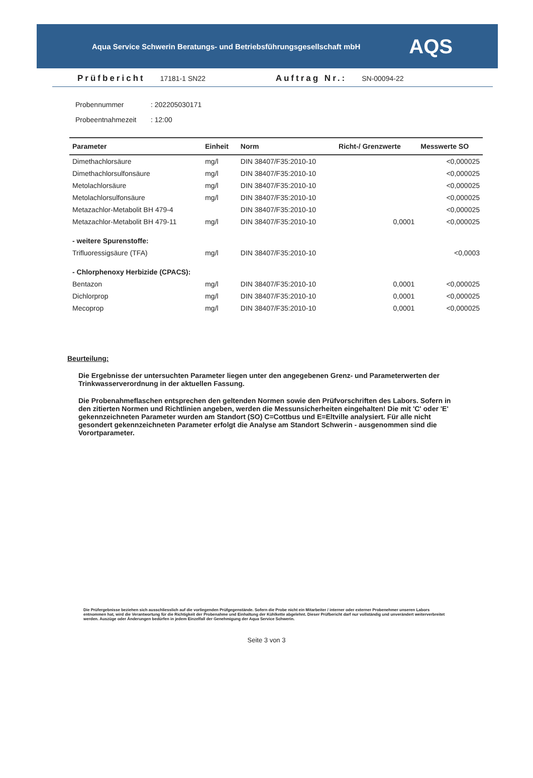Aqua Service Schwerin Beratungs- und Betriebsführungsgesellschaft mbH AQS
Prüfbericht 17181-1 SN22 Auftrag Nr.: SN-00094-22
Probennummer: 202205030171
Probeentnahmezeit: 12:00
| Parameter | Einheit | Norm | Richt-/ Grenzwerte | Messwerte SO |
| --- | --- | --- | --- | --- |
| Dimethachlorsäure | mg/l | DIN 38407/F35:2010-10 | | <0,000025 |
| Dimethachlorsulfonsäure | mg/l | DIN 38407/F35:2010-10 | | <0,000025 |
| Metolachlorsäure | mg/l | DIN 38407/F35:2010-10 | | <0,000025 |
| Metolachlorsulfonsäure | mg/l | DIN 38407/F35:2010-10 | | <0,000025 |
| Metazachlor-Metabolit BH 479-4 | | DIN 38407/F35:2010-10 | | <0,000025 |
| Metazachlor-Metabolit BH 479-11 | mg/l | DIN 38407/F35:2010-10 | 0,0001 | <0,000025 |
| - weitere Spurenstoffe: | | | | |
| Trifluoressigsäure (TFA) | mg/l | DIN 38407/F35:2010-10 | | <0,0003 |
| - Chlorphenoxy Herbizide (CPACS): | | | | |
| Bentazon | mg/l | DIN 38407/F35:2010-10 | 0,0001 | <0,000025 |
| Dichlorprop | mg/l | DIN 38407/F35:2010-10 | 0,0001 | <0,000025 |
| Mecoprop | mg/l | DIN 38407/F35:2010-10 | 0,0001 | <0,000025 |
Beurteilung:
Die Ergebnisse der untersuchten Parameter liegen unter den angegebenen Grenz- und Parameterwerten der Trinkwasserverordnung in der aktuellen Fassung.
Die Probenahmeflaschen entsprechen den geltenden Normen sowie den Prüfvorschriften des Labors. Sofern in den zitierten Normen und Richtlinien angeben, werden die Messunsicherheiten eingehalten! Die mit 'C' oder 'E' gekennzeichneten Parameter wurden am Standort (SO) C=Cottbus und E=Eltville analysiert. Für alle nicht gesondert gekennzeichneten Parameter erfolgt die Analyse am Standort Schwerin - ausgenommen sind die Vorortparameter.
Die Prüfergebnisse beziehen sich ausschliesslich auf die vorliegenden Prüfgegenstände. Sofern die Probe nicht ein Mitarbeiter / interner oder externer Probenehmer unseren Labors entnommen hat, wird die Verantwortung für die Richtigkeit der Probenahme und Einhaltung der Kühlkette abgelehnt. Dieser Prüfbericht darf nur vollständig und unverändert weiterverbreitet werden. Auszüge oder Änderungen bedürfen in jedem Einzelfall der Genehmigung der Aqua Service Schwerin.
Seite 3 von 3